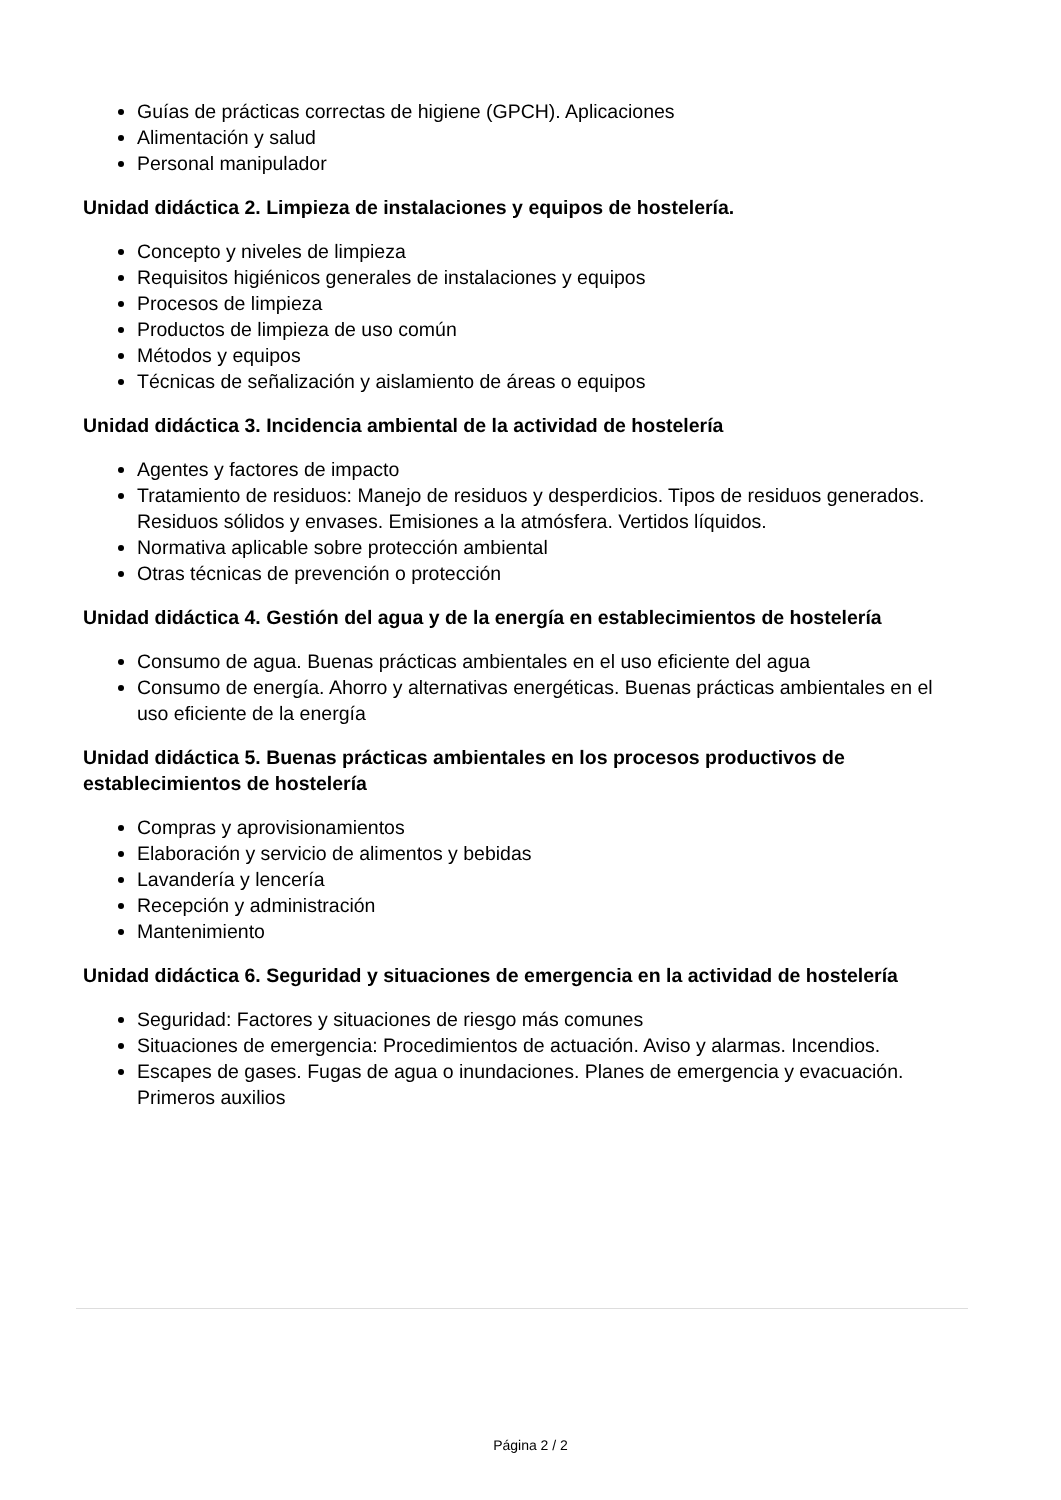Guías de prácticas correctas de higiene (GPCH). Aplicaciones
Alimentación y salud
Personal manipulador
Unidad didáctica 2. Limpieza de instalaciones y equipos de hostelería.
Concepto y niveles de limpieza
Requisitos higiénicos generales de instalaciones y equipos
Procesos de limpieza
Productos de limpieza de uso común
Métodos y equipos
Técnicas de señalización y aislamiento de áreas o equipos
Unidad didáctica 3. Incidencia ambiental de la actividad de hostelería
Agentes y factores de impacto
Tratamiento de residuos: Manejo de residuos y desperdicios. Tipos de residuos generados. Residuos sólidos y envases. Emisiones a la atmósfera. Vertidos líquidos.
Normativa aplicable sobre protección ambiental
Otras técnicas de prevención o protección
Unidad didáctica 4. Gestión del agua y de la energía en establecimientos de hostelería
Consumo de agua. Buenas prácticas ambientales en el uso eficiente del agua
Consumo de energía. Ahorro y alternativas energéticas. Buenas prácticas ambientales en el uso eficiente de la energía
Unidad didáctica 5. Buenas prácticas ambientales en los procesos productivos de establecimientos de hostelería
Compras y aprovisionamientos
Elaboración y servicio de alimentos y bebidas
Lavandería y lencería
Recepción y administración
Mantenimiento
Unidad didáctica 6. Seguridad y situaciones de emergencia en la actividad de hostelería
Seguridad: Factores y situaciones de riesgo más comunes
Situaciones de emergencia: Procedimientos de actuación. Aviso y alarmas. Incendios.
Escapes de gases. Fugas de agua o inundaciones. Planes de emergencia y evacuación. Primeros auxilios
Página 2 / 2